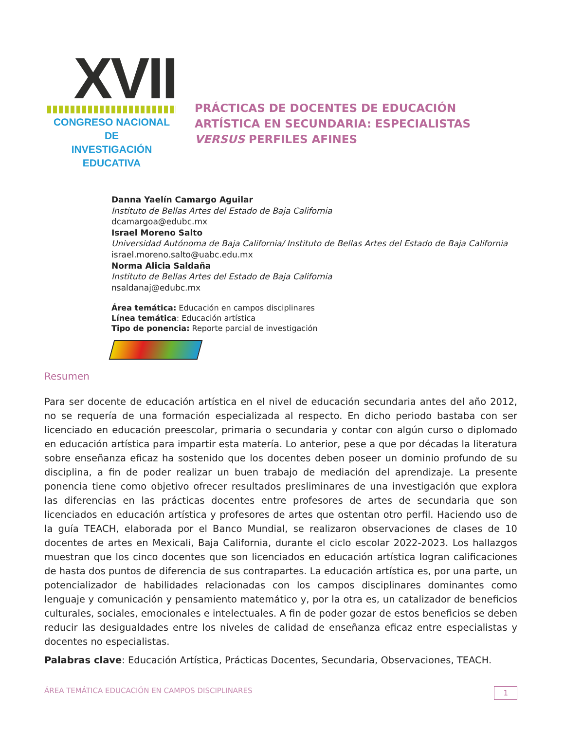XVII
CONGRESO NACIONAL DE
INVESTIGACIÓN EDUCATIVA
PRÁCTICAS DE DOCENTES DE EDUCACIÓN ARTÍSTICA EN SECUNDARIA: ESPECIALISTAS VERSUS PERFILES AFINES
Danna Yaelín Camargo Aguilar
Instituto de Bellas Artes del Estado de Baja California
dcamargoa@edubc.mx
Israel Moreno Salto
Universidad Autónoma de Baja California/ Instituto de Bellas Artes del Estado de Baja California
israel.moreno.salto@uabc.edu.mx
Norma Alicia Saldaña
Instituto de Bellas Artes del Estado de Baja California
nsaldanaj@edubc.mx
Área temática: Educación en campos disciplinares
Línea temática: Educación artística
Tipo de ponencia: Reporte parcial de investigación
Resumen
Para ser docente de educación artística en el nivel de educación secundaria antes del año 2012, no se requería de una formación especializada al respecto. En dicho periodo bastaba con ser licenciado en educación preescolar, primaria o secundaria y contar con algún curso o diplomado en educación artística para impartir esta matería. Lo anterior, pese a que por décadas la literatura sobre enseñanza eficaz ha sostenido que los docentes deben poseer un dominio profundo de su disciplina, a fin de poder realizar un buen trabajo de mediación del aprendizaje. La presente ponencia tiene como objetivo ofrecer resultados presliminares de una investigación que explora las diferencias en las prácticas docentes entre profesores de artes de secundaria que son licenciados en educación artística y profesores de artes que ostentan otro perfil. Haciendo uso de la guía TEACH, elaborada por el Banco Mundial, se realizaron observaciones de clases de 10 docentes de artes en Mexicali, Baja California, durante el ciclo escolar 2022-2023. Los hallazgos muestran que los cinco docentes que son licenciados en educación artística logran calificaciones de hasta dos puntos de diferencia de sus contrapartes. La educación artística es, por una parte, un potencializador de habilidades relacionadas con los campos disciplinares dominantes como lenguaje y comunicación y pensamiento matemático y, por la otra es, un catalizador de beneficios culturales, sociales, emocionales e intelectuales. A fin de poder gozar de estos beneficios se deben reducir las desigualdades entre los niveles de calidad de enseñanza eficaz entre especialistas y docentes no especialistas.
Palabras clave: Educación Artística, Prácticas Docentes, Secundaria, Observaciones, TEACH.
ÁREA TEMÁTICA EDUCACIÓN EN CAMPOS DISCIPLINARES 1